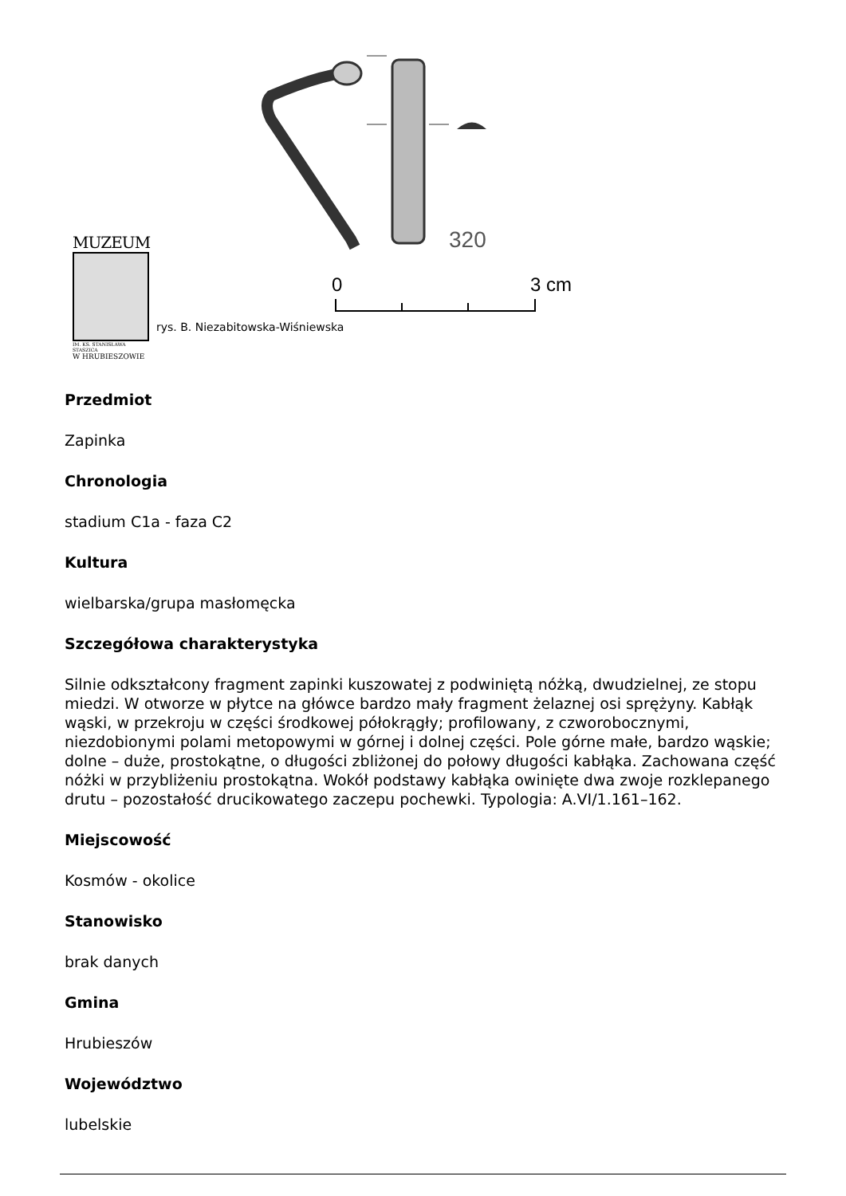320
0
3 cm
MUZEUM
IM. KS. STANISŁAWA STASZICA
W HRUBIESZOWIE
rys. B. Niezabitowska-Wiśniewska
Przedmiot
Zapinka
Chronologia
stadium C1a - faza C2
Kultura
wielbarska/grupa masłomęcka
Szczegółowa charakterystyka
Silnie odkształcony fragment zapinki kuszowatej z podwiniętą nóżką, dwudzielnej, ze stopu miedzi. W otworze w płytce na główce bardzo mały fragment żelaznej osi sprężyny. Kabłąk wąski, w przekroju w części środkowej półokrągły; profilowany, z czworobocznymi, niezdobionymi polami metopowymi w górnej i dolnej części. Pole górne małe, bardzo wąskie; dolne – duże, prostokątne, o długości zbliżonej do połowy długości kabłąka. Zachowana część nóżki w przybliżeniu prostokątna. Wokół podstawy kabłąka owinięte dwa zwoje rozklepanego drutu – pozostałość drucikowatego zaczepu pochewki. Typologia: A.VI/1.161–162.
Miejscowość
Kosmów - okolice
Stanowisko
brak danych
Gmina
Hrubieszów
Województwo
lubelskie